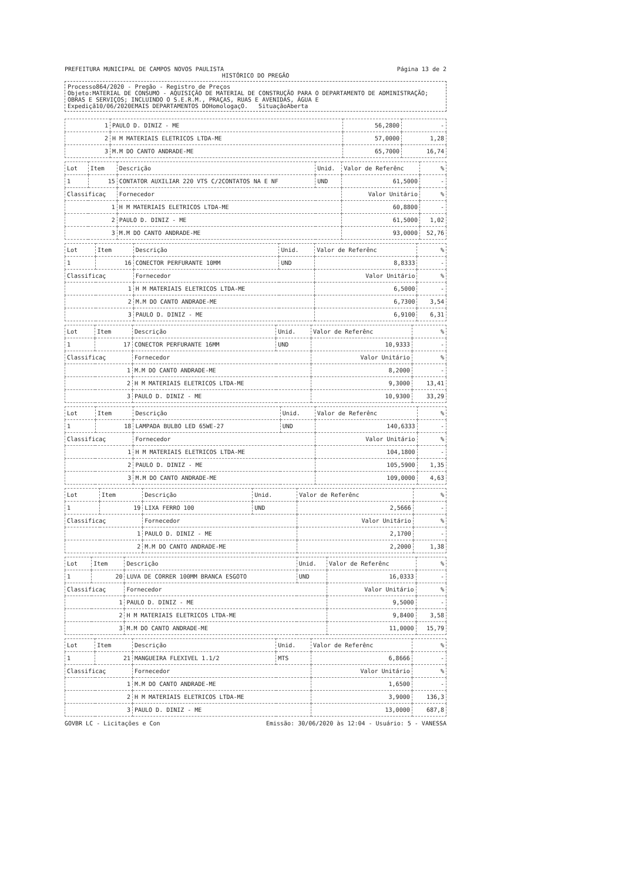PREFEITURA MUNICIPAL DE CAMPOS NOVOS PAULISTA Página 13 de 2
HISTÓRICO DO PREGÃO
Processo864/2020 - Pregão - Registro de Preços
Objeto:MATERIAL DE CONSUMO - AQUISIÇÃO DE MATERIAL DE CONSTRUÇÃO PARA O DEPARTAMENTO DE ADMINISTRAÇÃO; OBRAS E SERVIÇOS; INCLUINDO O S.E.R.M., PRAÇAS, RUAS E AVENIDAS, ÁGUA E
Expediçã10/06/2020EMAIS DEPARTAMENTOS DOHomologaçO. SituaçãoAberta
| 1 | PAULO D. DINIZ - ME | 56,2800 | - |
| 2 | H M MATERIAIS ELETRICOS LTDA-ME | 57,0000 | 1,28 |
| 3 | M.M DO CANTO ANDRADE-ME | 65,7000 | 16,74 |
| Lot | Item | Descrição | Unid. | Valor de Referênc | % |
| --- | --- | --- | --- | --- | --- |
| 1 | 15 | CONTATOR AUXILIAR 220 VTS C/2CONTATOS NA E NF | UND | 61,5000 | - |
| Classificaç | | Fornecedor | | Valor Unitário | % |
| 1 | | H M MATERIAIS ELETRICOS LTDA-ME | | 60,8800 | - |
| 2 | | PAULO D. DINIZ - ME | | 61,5000 | 1,02 |
| 3 | | M.M DO CANTO ANDRADE-ME | | 93,0000 | 52,76 |
| Lot | Item | Descrição | Unid. | Valor de Referênc | % |
| --- | --- | --- | --- | --- | --- |
| 1 | 16 | CONECTOR PERFURANTE 10MM | UND | 8,8333 | - |
| Classificaç | | Fornecedor | | Valor Unitário | % |
| 1 | | H M MATERIAIS ELETRICOS LTDA-ME | | 6,5000 | - |
| 2 | | M.M DO CANTO ANDRADE-ME | | 6,7300 | 3,54 |
| 3 | | PAULO D. DINIZ - ME | | 6,9100 | 6,31 |
| Lot | Item | Descrição | Unid. | Valor de Referênc | % |
| --- | --- | --- | --- | --- | --- |
| 1 | 17 | CONECTOR PERFURANTE 16MM | UND | 10,9333 | - |
| Classificaç | | Fornecedor | | Valor Unitário | % |
| 1 | | M.M DO CANTO ANDRADE-ME | | 8,2000 | - |
| 2 | | H M MATERIAIS ELETRICOS LTDA-ME | | 9,3000 | 13,41 |
| 3 | | PAULO D. DINIZ - ME | | 10,9300 | 33,29 |
| Lot | Item | Descrição | Unid. | Valor de Referênc | % |
| --- | --- | --- | --- | --- | --- |
| 1 | 18 | LAMPADA BULBO LED 65WE-27 | UND | 140,6333 | - |
| Classificaç | | Fornecedor | | Valor Unitário | % |
| 1 | | H M MATERIAIS ELETRICOS LTDA-ME | | 104,1800 | - |
| 2 | | PAULO D. DINIZ - ME | | 105,5900 | 1,35 |
| 3 | | M.M DO CANTO ANDRADE-ME | | 109,0000 | 4,63 |
| Lot | Item | Descrição | Unid. | Valor de Referênc | % |
| --- | --- | --- | --- | --- | --- |
| 1 | 19 | LIXA FERRO 100 | UND | 2,5666 | - |
| Classificaç | | Fornecedor | | Valor Unitário | % |
| 1 | | PAULO D. DINIZ - ME | | 2,1700 | - |
| 2 | | M.M DO CANTO ANDRADE-ME | | 2,2000 | 1,38 |
| Lot | Item | Descrição | Unid. | Valor de Referênc | % |
| --- | --- | --- | --- | --- | --- |
| 1 | 20 | LUVA DE CORRER 100MM BRANCA ESGOTO | UND | 16,0333 | - |
| Classificaç | | Fornecedor | | Valor Unitário | % |
| 1 | | PAULO D. DINIZ - ME | | 9,5000 | - |
| 2 | | H M MATERIAIS ELETRICOS LTDA-ME | | 9,8400 | 3,58 |
| 3 | | M.M DO CANTO ANDRADE-ME | | 11,0000 | 15,79 |
| Lot | Item | Descrição | Unid. | Valor de Referênc | % |
| --- | --- | --- | --- | --- | --- |
| 1 | 21 | MANGUEIRA FLEXIVEL 1.1/2 | MTS | 6,8666 | - |
| Classificaç | | Fornecedor | | Valor Unitário | % |
| 1 | | M.M DO CANTO ANDRADE-ME | | 1,6500 | - |
| 2 | | H M MATERIAIS ELETRICOS LTDA-ME | | 3,9000 | 136,3 |
| 3 | | PAULO D. DINIZ - ME | | 13,0000 | 687,8 |
GOVBR LC - Licitações e Con Emissão: 30/06/2020 às 12:04 - Usuário: 5 - VANESSA